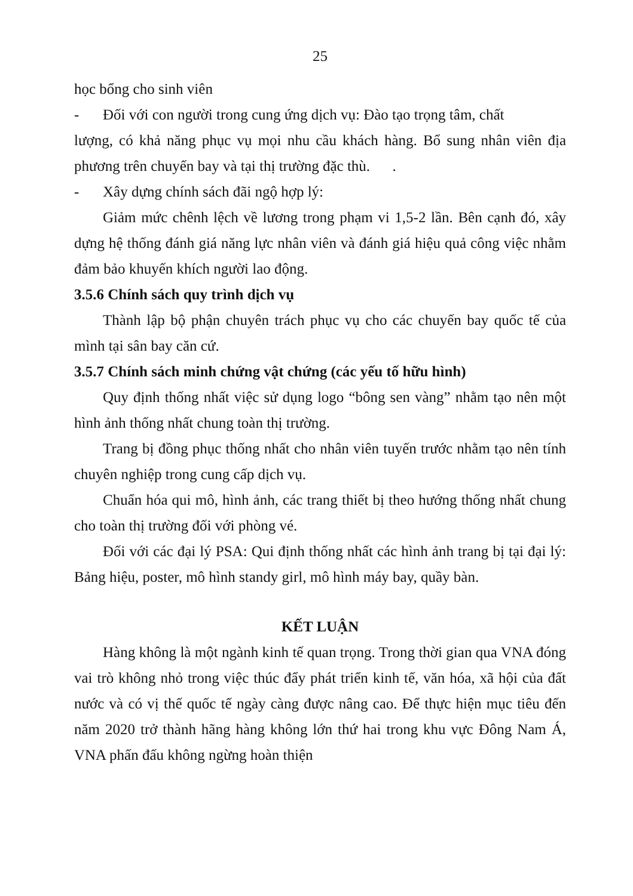25
học bổng cho sinh viên
- Đối với con người trong cung ứng dịch vụ: Đào tạo trọng tâm, chất
lượng, có khả năng phục vụ mọi nhu cầu khách hàng. Bổ sung nhân viên địa phương trên chuyến bay và tại thị trường đặc thù. .
- Xây dựng chính sách đãi ngộ hợp lý:
Giảm mức chênh lệch về lương trong phạm vi 1,5-2 lần. Bên cạnh đó, xây dựng hệ thống đánh giá năng lực nhân viên và đánh giá hiệu quả công việc nhằm đảm bảo khuyến khích người lao động.
3.5.6 Chính sách quy trình dịch vụ
Thành lập bộ phận chuyên trách phục vụ cho các chuyến bay quốc tế của mình tại sân bay căn cứ.
3.5.7 Chính sách minh chứng vật chứng (các yếu tố hữu hình)
Quy định thống nhất việc sử dụng logo “bông sen vàng” nhằm tạo nên một hình ảnh thống nhất chung toàn thị trường.
Trang bị đồng phục thống nhất cho nhân viên tuyến trước nhằm tạo nên tính chuyên nghiệp trong cung cấp dịch vụ.
Chuẩn hóa qui mô, hình ảnh, các trang thiết bị theo hướng thống nhất chung cho toàn thị trường đối với phòng vé.
Đối với các đại lý PSA: Qui định thống nhất các hình ảnh trang bị tại đại lý: Bảng hiệu, poster, mô hình standy girl, mô hình máy bay, quầy bàn.
KẾT LUẬN
Hàng không là một ngành kinh tế quan trọng. Trong thời gian qua VNA đóng vai trò không nhỏ trong việc thúc đẩy phát triển kinh tế, văn hóa, xã hội của đất nước và có vị thế quốc tế ngày càng được nâng cao. Để thực hiện mục tiêu đến năm 2020 trở thành hãng hàng không lớn thứ hai trong khu vực Đông Nam Á, VNA phấn đấu không ngừng hoàn thiện